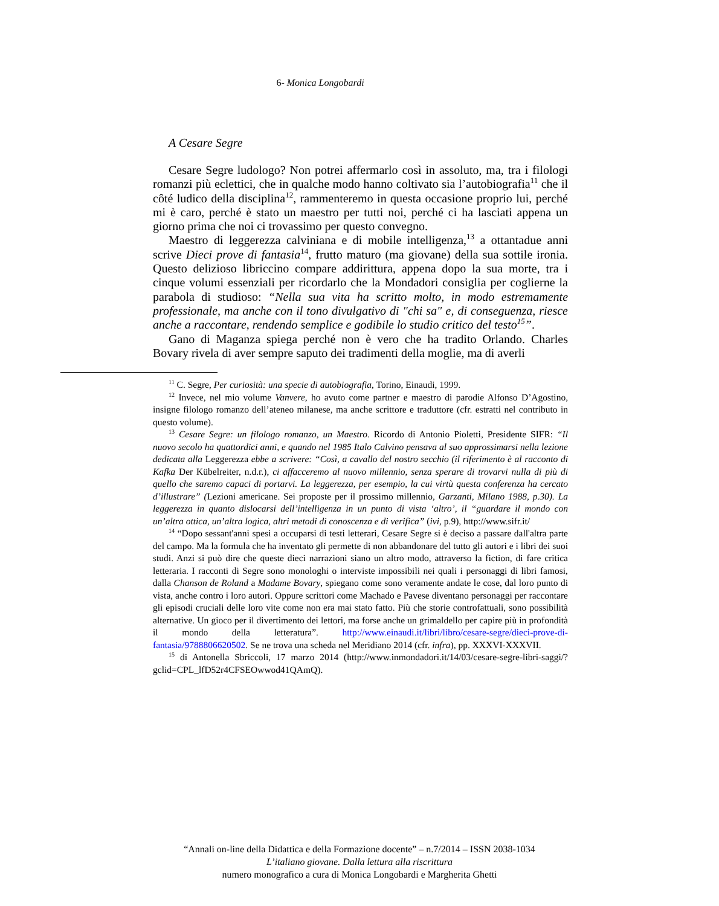6- Monica Longobardi
A Cesare Segre
Cesare Segre ludologo? Non potrei affermarlo così in assoluto, ma, tra i filologi romanzi più eclettici, che in qualche modo hanno coltivato sia l’autobiografia<sup>11</sup> che il côté ludico della disciplina<sup>12</sup>, rammenteremo in questa occasione proprio lui, perché mi è caro, perché è stato un maestro per tutti noi, perché ci ha lasciati appena un giorno prima che noi ci trovassimo per questo convegno.
Maestro di leggerezza calviniana e di mobile intelligenza,<sup>13</sup> a ottantadue anni scrive Dieci prove di fantasia<sup>14</sup>, frutto maturo (ma giovane) della sua sottile ironia. Questo delizioso libriccino compare addirittura, appena dopo la sua morte, tra i cinque volumi essenziali per ricordarlo che la Mondadori consiglia per coglierne la parabola di studioso: “Nella sua vita ha scritto molto, in modo estremamente professionale, ma anche con il tono divulgativo di "chi sa" e, di conseguenza, riesce anche a raccontare, rendendo semplice e godibile lo studio critico del testo<sup>15</sup>”.
Gano di Maganza spiega perché non è vero che ha tradito Orlando. Charles Bovary rivela di aver sempre saputo dei tradimenti della moglie, ma di averli
<sup>11</sup> C. Segre, Per curiosità: una specie di autobiografia, Torino, Einaudi, 1999.
<sup>12</sup> Invece, nel mio volume Vanvere, ho avuto come partner e maestro di parodie Alfonso D’Agostino, insigne filologo romanzo dell’ateneo milanese, ma anche scrittore e traduttore (cfr. estratti nel contributo in questo volume).
<sup>13</sup> Cesare Segre: un filologo romanzo, un Maestro. Ricordo di Antonio Pioletti, Presidente SIFR: “Il nuovo secolo ha quattordici anni, e quando nel 1985 Italo Calvino pensava al suo approssimarsi nella lezione dedicata alla Leggerezza ebbe a scrivere: “Così, a cavallo del nostro secchio (il riferimento è al racconto di Kafka Der Kübelreiter, n.d.r.), ci affacceremo al nuovo millennio, senza sperare di trovarvi nulla di più di quello che saremo capaci di portarvi. La leggerezza, per esempio, la cui virtù questa conferenza ha cercato d’illustrare” (Lezioni americane. Sei proposte per il prossimo millennio, Garzanti, Milano 1988, p.30). La leggerezza in quanto dislocarsi dell’intelligenza in un punto di vista ‘altro’, il “guardare il mondo con un’altra ottica, un’altra logica, altri metodi di conoscenza e di verifica” (ivi, p.9), http://www.sifr.it/
<sup>14</sup> “Dopo sessant'anni spesi a occuparsi di testi letterari, Cesare Segre si è deciso a passare dall'altra parte del campo. Ma la formula che ha inventato gli permette di non abbandonare del tutto gli autori e i libri dei suoi studi. Anzi si può dire che queste dieci narrazioni siano un altro modo, attraverso la fiction, di fare critica letteraria. I racconti di Segre sono monologhi o interviste impossibili nei quali i personaggi di libri famosi, dalla Chanson de Roland a Madame Bovary, spiegano come sono veramente andate le cose, dal loro punto di vista, anche contro i loro autori. Oppure scrittori come Machado e Pavese diventano personaggi per raccontare gli episodi cruciali delle loro vite come non era mai stato fatto. Più che storie controfattuali, sono possibilità alternative. Un gioco per il divertimento dei lettori, ma forse anche un grimaldello per capire più in profondità il mondo della letteratura”. http://www.einaudi.it/libri/libro/cesare-segre/dieci-prove-di-fantasia/9788806620502. Se ne trova una scheda nel Meridiano 2014 (cfr. infra), pp. XXXVI-XXXVII.
<sup>15</sup> di Antonella Sbriccoli, 17 marzo 2014 (http://www.inmondadori.it/14/03/cesare-segre-libri-saggi/?gclid=CPL_lfD52r4CFSEOwwod41QAmQ).
“Annali on-line della Didattica e della Formazione docente” – n.7/2014 – ISSN 2038-1034
L’italiano giovane. Dalla lettura alla riscrittura
numero monografico a cura di Monica Longobardi e Margherita Ghetti